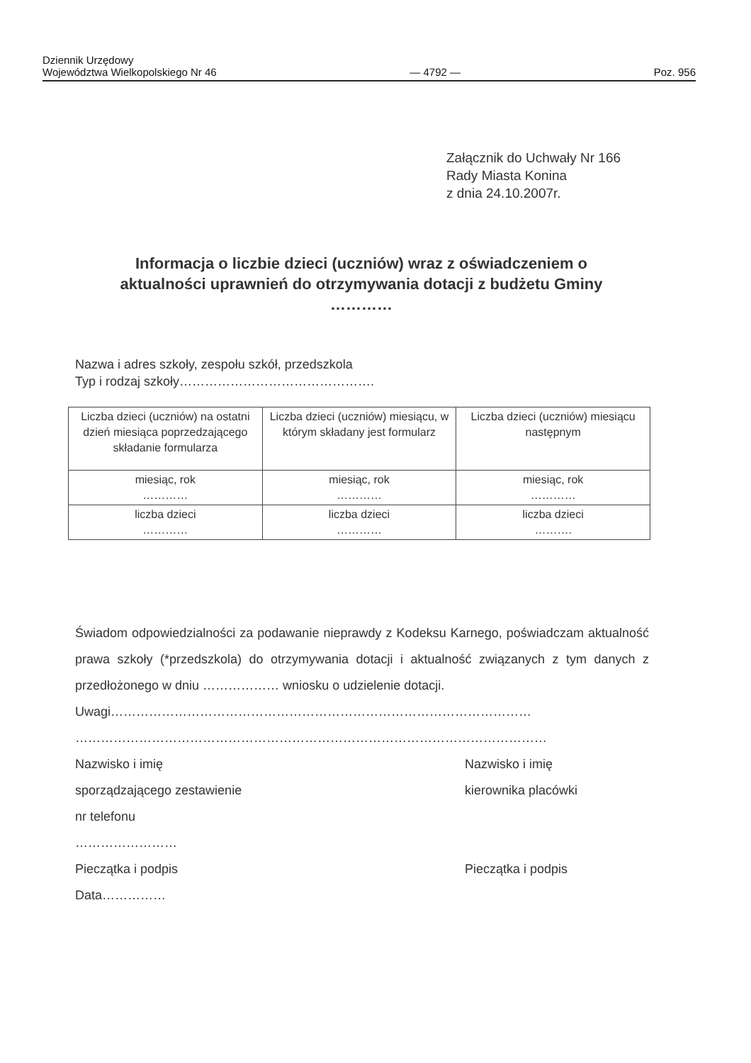Dziennik Urzędowy
Województwa Wielkopolskiego Nr 46
— 4792 —
Poz. 956
Załącznik do Uchwały Nr 166
Rady Miasta Konina
z dnia 24.10.2007r.
Informacja o liczbie dzieci (uczniów) wraz z oświadczeniem o aktualności uprawnień do otrzymywania dotacji z budżetu Gminy …………
Nazwa i adres szkoły, zespołu szkół, przedszkola
Typ i rodzaj szkoły……………………………………….
| Liczba dzieci (uczniów) na ostatni dzień miesiąca poprzedzającego składanie formularza | Liczba dzieci (uczniów) miesiącu, w którym składany jest formularz | Liczba dzieci (uczniów) miesiącu następnym |
| miesiąc, rok ………… | miesiąc, rok ………… | miesiąc, rok ………… |
| liczba dzieci ………… | liczba dzieci ………… | liczba dzieci ………. |
Świadom odpowiedzialności za podawanie nieprawdy z Kodeksu Karnego, poświadczam aktualność prawa szkoły (*przedszkola) do otrzymywania dotacji i aktualność związanych z tym danych z przedłożonego w dniu ……………… wniosku o udzielenie dotacji.
Uwagi………………………………………………………………………………………
…………………………………………………………………………………………………
Nazwisko i imię
sporządzającego zestawienie
nr telefonu
……………………
Pieczątka i podpis
Data……………
Nazwisko i imię
kierownika placówki
Pieczątka i podpis